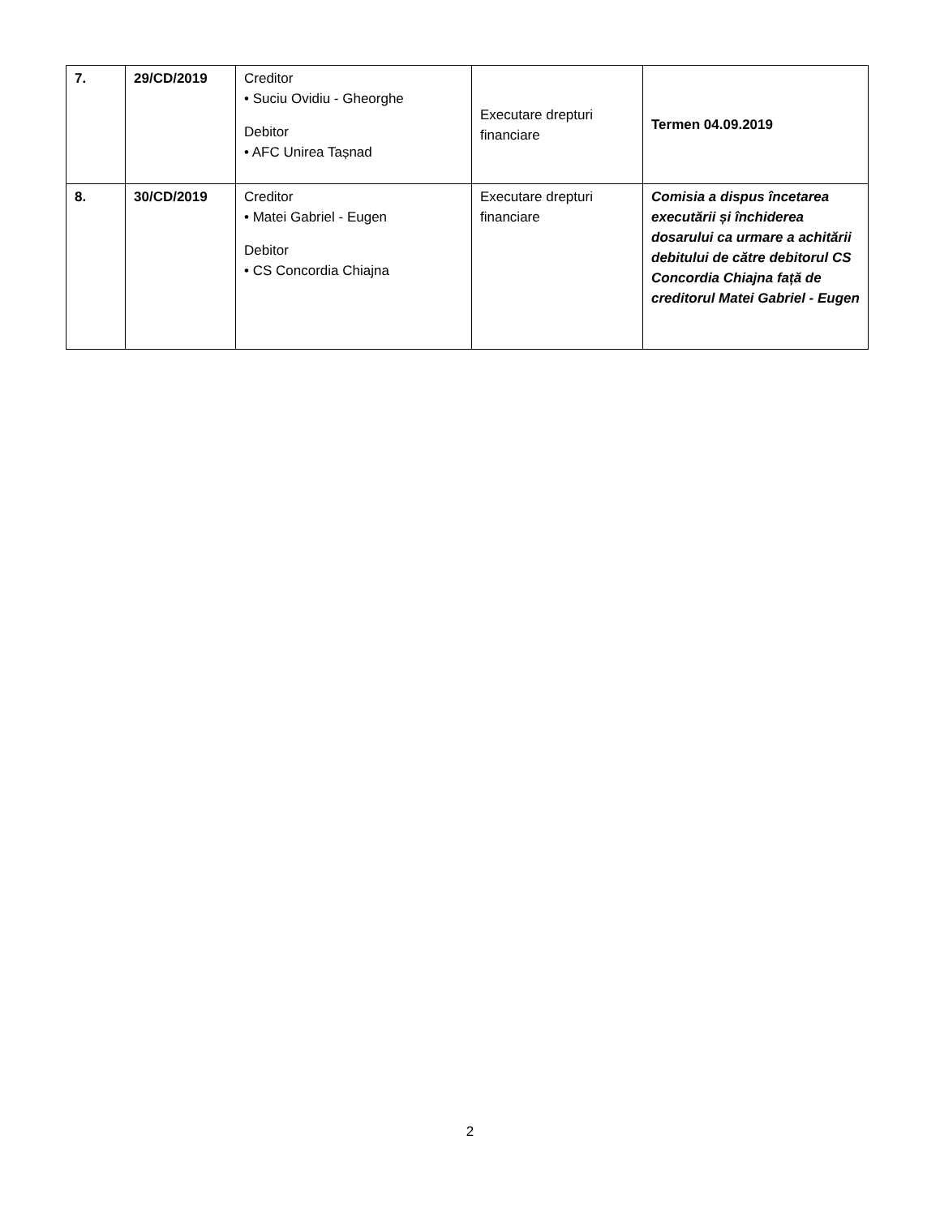| 7. | 29/CD/2019 | Creditor • Suciu Ovidiu - Gheorghe Debitor • AFC Unirea Tașnad | Executare drepturi financiare | Termen 04.09.2019 |
| 8. | 30/CD/2019 | Creditor • Matei Gabriel - Eugen Debitor • CS Concordia Chiajna | Executare drepturi financiare | Comisia a dispus încetarea executării și închiderea dosarului ca urmare a achitării debitului de către debitorul CS Concordia Chiajna față de creditorul Matei Gabriel - Eugen |
2